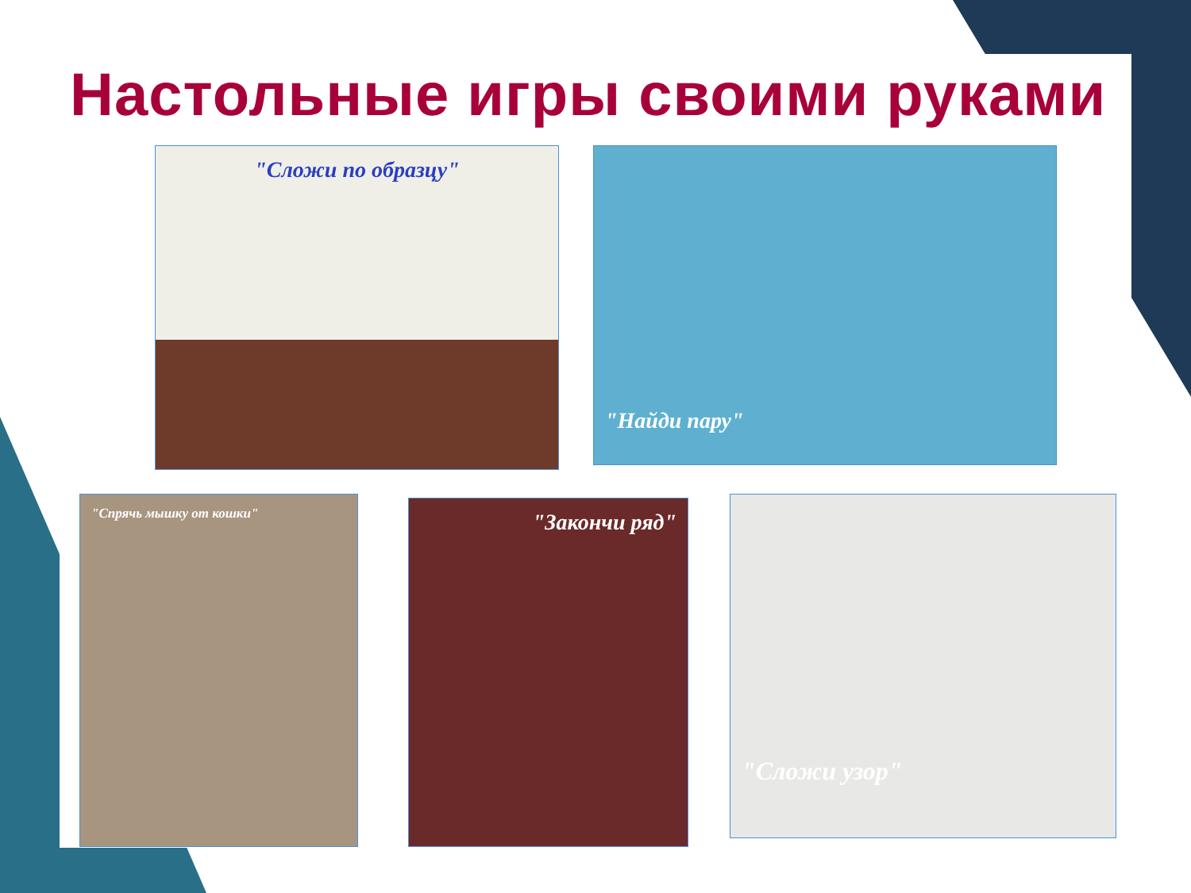Настольные игры своими руками
"Сложи по образцу" "Найди пару"
"Спрячь мышку от кошки" "Закончи ряд" "Сложи узор"